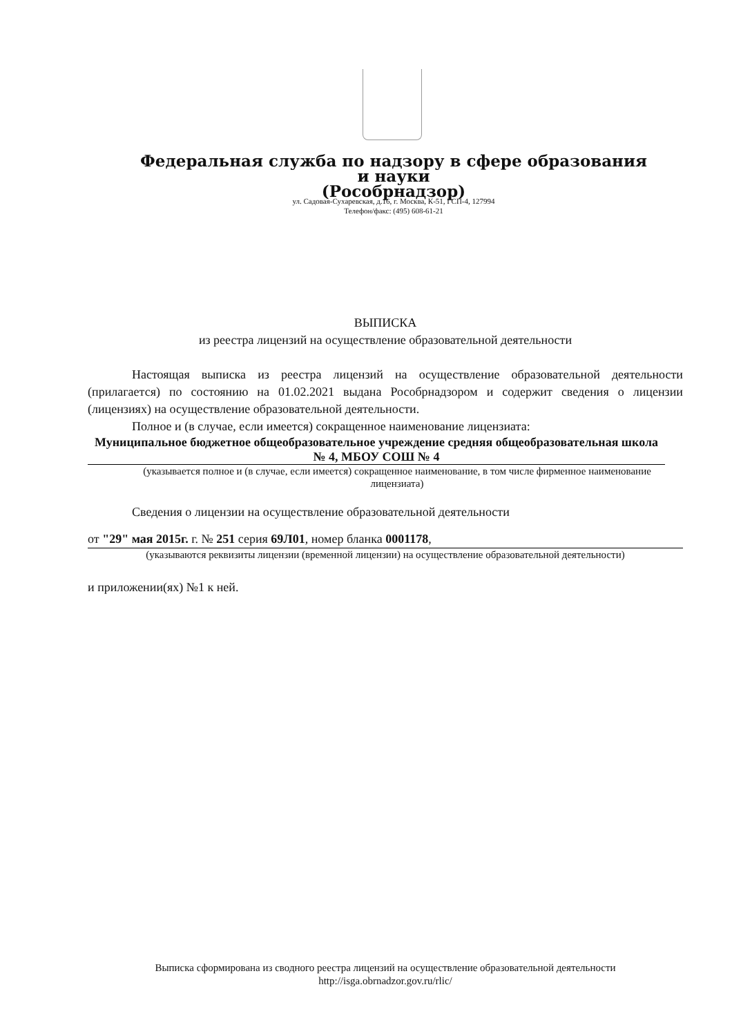Федеральная служба по надзору в сфере образования и науки
(Рособрнадзор)
ул. Садовая-Сухаревская, д.16, г. Москва, К-51, ГСП-4, 127994
Телефон/факс: (495) 608-61-21
ВЫПИСКА
из реестра лицензий на осуществление образовательной деятельности
Настоящая выписка из реестра лицензий на осуществление образовательной деятельности (прилагается) по состоянию на 01.02.2021 выдана Рособрнадзором и содержит сведения о лицензии (лицензиях) на осуществление образовательной деятельности.
Полное и (в случае, если имеется) сокращенное наименование лицензиата:
Муниципальное бюджетное общеобразовательное учреждение средняя общеобразовательная школа № 4, МБОУ СОШ № 4
(указывается полное и (в случае, если имеется) сокращенное наименование, в том числе фирменное наименование лицензиата)
Сведения о лицензии на осуществление образовательной деятельности
от "29" мая 2015г. г. № 251 серия 69Л01, номер бланка 0001178,
(указываются реквизиты лицензии (временной лицензии) на осуществление образовательной деятельности)
и приложении(ях) №1 к ней.
Выписка сформирована из сводного реестра лицензий на осуществление образовательной деятельности
http://isga.obrnadzor.gov.ru/rlic/